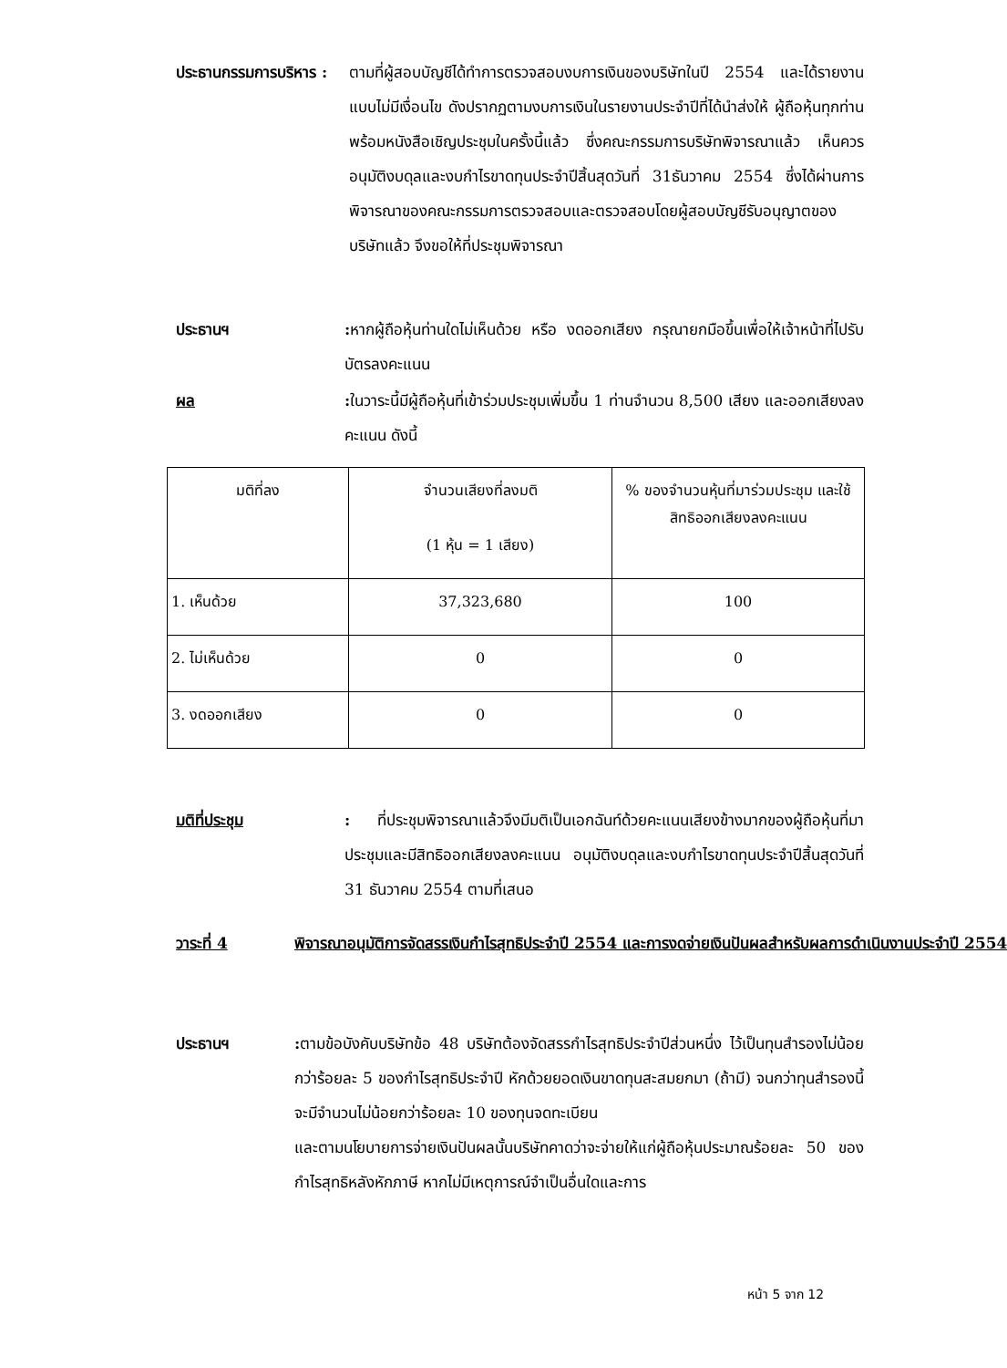ประธานกรรมการบริหาร :
ตามที่ผู้สอบบัญชีได้ทำการตรวจสอบงบการเงินของบริษัทในปี 2554 และได้รายงานแบบไม่มีเงื่อนไข ดังปรากฏตามงบการเงินในรายงานประจำปีที่ได้นำส่งให้ ผู้ถือหุ้นทุกท่าน พร้อมหนังสือเชิญประชุมในครั้งนี้แล้ว ซึ่งคณะกรรมการบริษัทพิจารณาแล้ว เห็นควรอนุมัติงบดุลและงบกำไรขาดทุนประจำปีสิ้นสุดวันที่ 31ธันวาคม 2554 ซึ่งได้ผ่านการพิจารณาของคณะกรรมการตรวจสอบและตรวจสอบโดยผู้สอบบัญชีรับอนุญาตของบริษัทแล้ว จึงขอให้ที่ประชุมพิจารณา
ประธานฯ : หากผู้ถือหุ้นท่านใดไม่เห็นด้วย หรือ งดออกเสียง กรุณายกมือขึ้นเพื่อให้เจ้าหน้าที่ไปรับบัตรลงคะแนน
ผล : ในวาระนี้มีผู้ถือหุ้นที่เข้าร่วมประชุมเพิ่มขึ้น 1 ท่านจำนวน 8,500 เสียง และออกเสียงลงคะแนน ดังนี้
| มติที่ลง | จำนวนเสียงที่ลงมติ (1 หุ้น = 1 เสียง) | % ของจำนวนหุ้นที่มาร่วมประชุม และใช้สิทธิออกเสียงลงคะแนน |
| --- | --- | --- |
| 1. เห็นด้วย | 37,323,680 | 100 |
| 2. ไม่เห็นด้วย | 0 | 0 |
| 3. งดออกเสียง | 0 | 0 |
มติที่ประชุม : ที่ประชุมพิจารณาแล้วจึงมีมติเป็นเอกฉันท์ด้วยคะแนนเสียงข้างมากของผู้ถือหุ้นที่มาประชุมและมีสิทธิออกเสียงลงคะแนน อนุมัติงบดุลและงบกำไรขาดทุนประจำปีสิ้นสุดวันที่ 31 ธันวาคม 2554 ตามที่เสนอ
วาระที่ 4 พิจารณาอนุมัติการจัดสรรเงินกำไรสุทธิประจำปี 2554 และการงดจ่ายเงินปันผลสำหรับผลการดำเนินงานประจำปี 2554
ประธานฯ : ตามข้อบังคับบริษัทข้อ 48 บริษัทต้องจัดสรรกำไรสุทธิประจำปีส่วนหนึ่ง ไว้เป็นทุนสำรองไม่น้อยกว่าร้อยละ 5 ของกำไรสุทธิประจำปี หักด้วยยอดเงินขาดทุนสะสมยกมา (ถ้ามี) จนกว่าทุนสำรองนี้จะมีจำนวนไม่น้อยกว่าร้อยละ 10 ของทุนจดทะเบียน
และตามนโยบายการจ่ายเงินปันผลนั้นบริษัทคาดว่าจะจ่ายให้แก่ผู้ถือหุ้นประมาณร้อยละ 50 ของ กำไรสุทธิหลังหักภาษี หากไม่มีเหตุการณ์จำเป็นอื่นใดและการ
หน้า 5 จาก 12